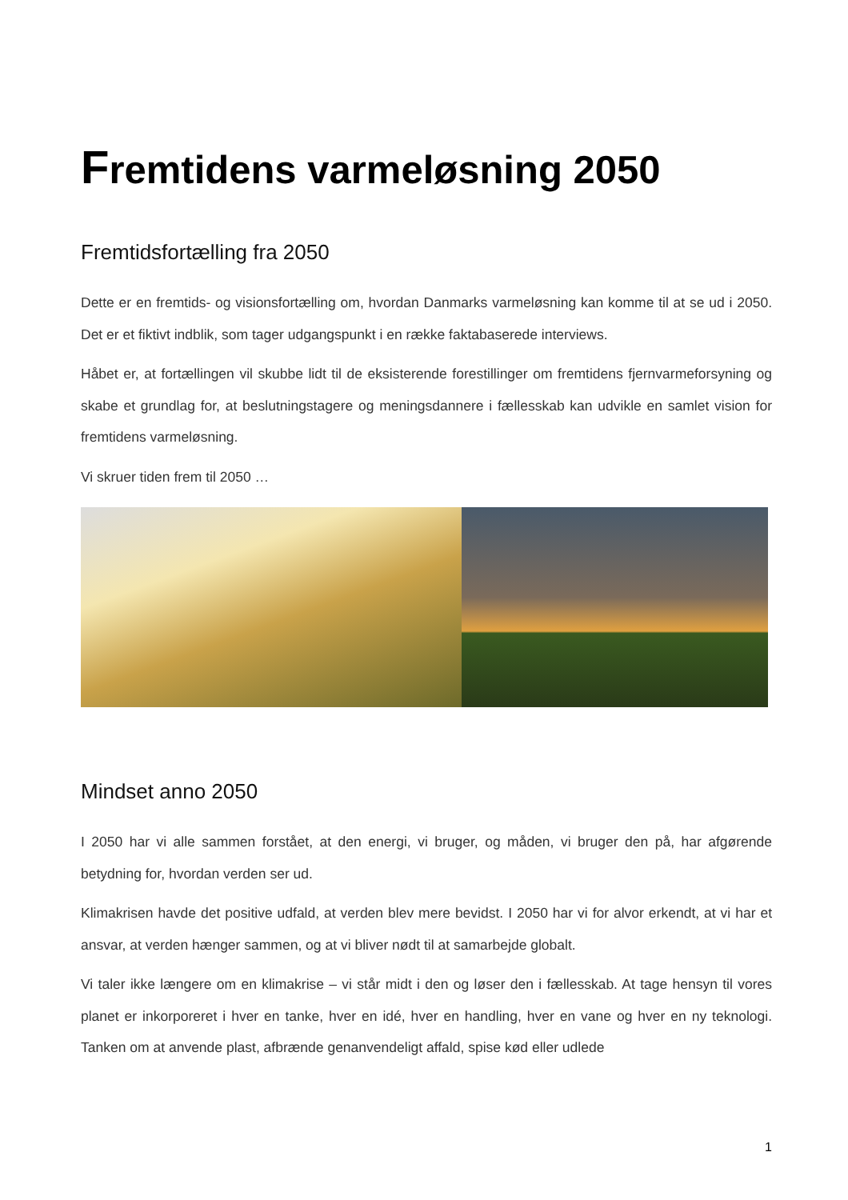Fremtidens varmeløsning 2050
Fremtidsfortælling fra 2050
Dette er en fremtids- og visionsfortælling om, hvordan Danmarks varmeløsning kan komme til at se ud i 2050. Det er et fiktivt indblik, som tager udgangspunkt i en række faktabaserede interviews.
Håbet er, at fortællingen vil skubbe lidt til de eksisterende forestillinger om fremtidens fjernvarmeforsyning og skabe et grundlag for, at beslutningstagere og meningsdannere i fællesskab kan udvikle en samlet vision for fremtidens varmeløsning.
Vi skruer tiden frem til 2050 …
Mindset anno 2050
I 2050 har vi alle sammen forstået, at den energi, vi bruger, og måden, vi bruger den på, har afgørende betydning for, hvordan verden ser ud.
Klimakrisen havde det positive udfald, at verden blev mere bevidst. I 2050 har vi for alvor erkendt, at vi har et ansvar, at verden hænger sammen, og at vi bliver nødt til at samarbejde globalt.
Vi taler ikke længere om en klimakrise – vi står midt i den og løser den i fællesskab. At tage hensyn til vores planet er inkorporeret i hver en tanke, hver en idé, hver en handling, hver en vane og hver en ny teknologi. Tanken om at anvende plast, afbrænde genanvendeligt affald, spise kød eller udlede
1